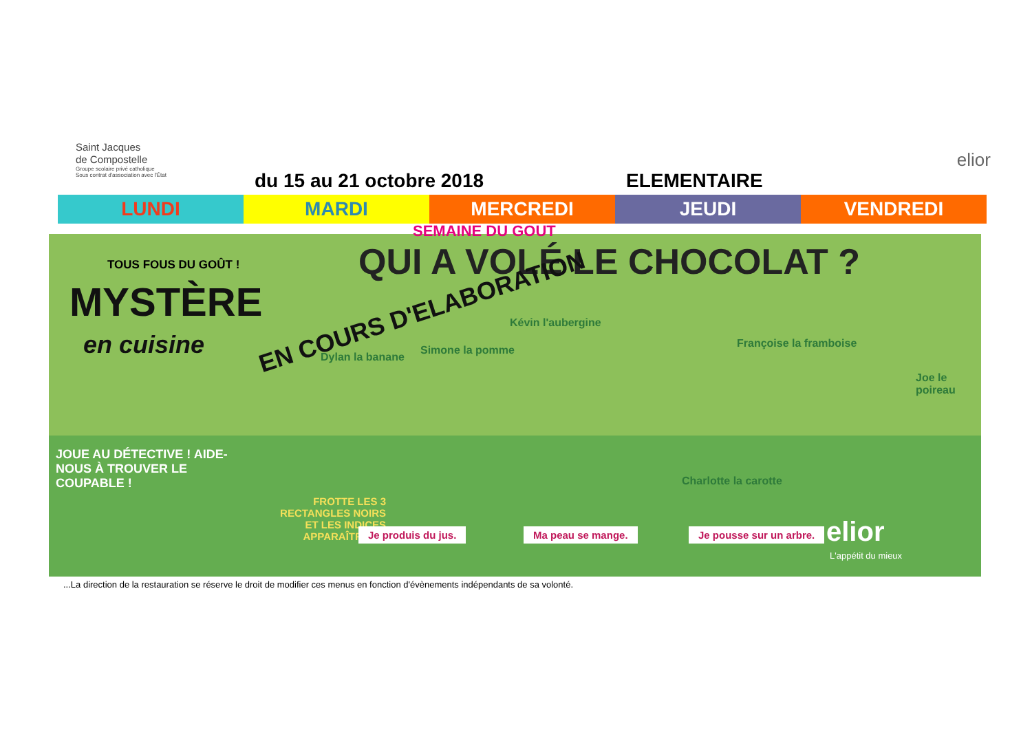Saint Jacques
de Compostelle
Groupe scolaire privé catholique
Sous contrat d'association avec l'État
du 15 au 21 octobre 2018 ELEMENTAIRE
elior
| LUNDI | MARDI | MERCREDI | JEUDI | VENDREDI |
| --- | --- | --- | --- | --- |
TOUS FOUS DU GOÛT ! QUI A VOLÉ LE CHOCOLAT ?
MYSTÈRE
en cuisine
EN COURS D'ELABORATION Dylan la banane
Simone la pomme
Kévin l'aubergine
Françoise la framboise
Joe le poireau
JOUE AU DÉTECTIVE ! AIDE-NOUS À TROUVER LE COUPABLE !
Charlotte la carotte
FROTTE LES 3 RECTANGLES NOIRS ET LES INDICES APPARAÎTRONT.
Je produis du jus. Ma peau se mange. Je pousse sur un arbre. elior
L'appétit du mieux
SEMAINE DU GOUT
...La direction de la restauration se réserve le droit de modifier ces menus en fonction d'évènements indépendants de sa volonté.